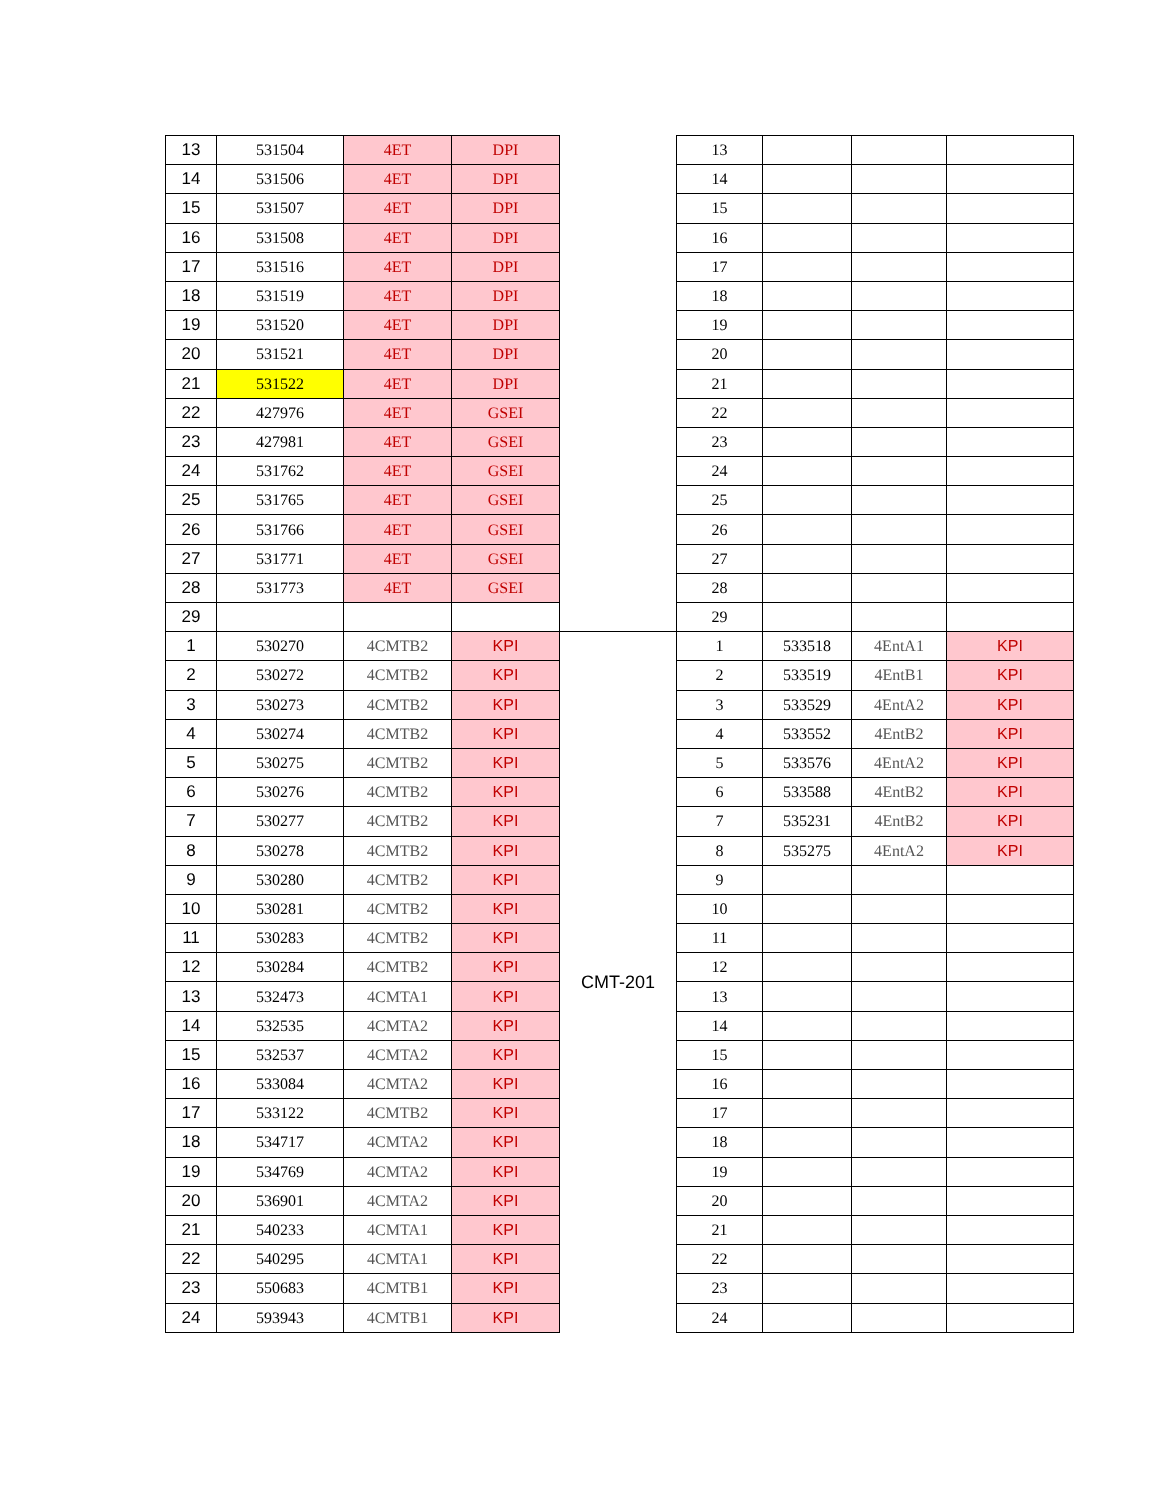| 13 | 531504 | 4ET | DPI | | 13 | | | |
| 14 | 531506 | 4ET | DPI | | 14 | | | |
| 15 | 531507 | 4ET | DPI | | 15 | | | |
| 16 | 531508 | 4ET | DPI | | 16 | | | |
| 17 | 531516 | 4ET | DPI | | 17 | | | |
| 18 | 531519 | 4ET | DPI | | 18 | | | |
| 19 | 531520 | 4ET | DPI | | 19 | | | |
| 20 | 531521 | 4ET | DPI | | 20 | | | |
| 21 | 531522 | 4ET | DPI | | 21 | | | |
| 22 | 427976 | 4ET | GSEI | | 22 | | | |
| 23 | 427981 | 4ET | GSEI | | 23 | | | |
| 24 | 531762 | 4ET | GSEI | | 24 | | | |
| 25 | 531765 | 4ET | GSEI | | 25 | | | |
| 26 | 531766 | 4ET | GSEI | | 26 | | | |
| 27 | 531771 | 4ET | GSEI | | 27 | | | |
| 28 | 531773 | 4ET | GSEI | | 28 | | | |
| 29 | | | | | 29 | | | |
| 1 | 530270 | 4CMTB2 | KPI | CMT-201 | 1 | 533518 | 4EntA1 | KPI |
| 2 | 530272 | 4CMTB2 | KPI | | 2 | 533519 | 4EntB1 | KPI |
| 3 | 530273 | 4CMTB2 | KPI | | 3 | 533529 | 4EntA2 | KPI |
| 4 | 530274 | 4CMTB2 | KPI | | 4 | 533552 | 4EntB2 | KPI |
| 5 | 530275 | 4CMTB2 | KPI | | 5 | 533576 | 4EntA2 | KPI |
| 6 | 530276 | 4CMTB2 | KPI | | 6 | 533588 | 4EntB2 | KPI |
| 7 | 530277 | 4CMTB2 | KPI | | 7 | 535231 | 4EntB2 | KPI |
| 8 | 530278 | 4CMTB2 | KPI | | 8 | 535275 | 4EntA2 | KPI |
| 9 | 530280 | 4CMTB2 | KPI | | 9 | | | |
| 10 | 530281 | 4CMTB2 | KPI | | 10 | | | |
| 11 | 530283 | 4CMTB2 | KPI | | 11 | | | |
| 12 | 530284 | 4CMTB2 | KPI | | 12 | | | |
| 13 | 532473 | 4CMTA1 | KPI | | 13 | | | |
| 14 | 532535 | 4CMTA2 | KPI | | 14 | | | |
| 15 | 532537 | 4CMTA2 | KPI | | 15 | | | |
| 16 | 533084 | 4CMTA2 | KPI | | 16 | | | |
| 17 | 533122 | 4CMTB2 | KPI | | 17 | | | |
| 18 | 534717 | 4CMTA2 | KPI | | 18 | | | |
| 19 | 534769 | 4CMTA2 | KPI | | 19 | | | |
| 20 | 536901 | 4CMTA2 | KPI | | 20 | | | |
| 21 | 540233 | 4CMTA1 | KPI | | 21 | | | |
| 22 | 540295 | 4CMTA1 | KPI | | 22 | | | |
| 23 | 550683 | 4CMTB1 | KPI | | 23 | | | |
| 24 | 593943 | 4CMTB1 | KPI | | 24 | | | |